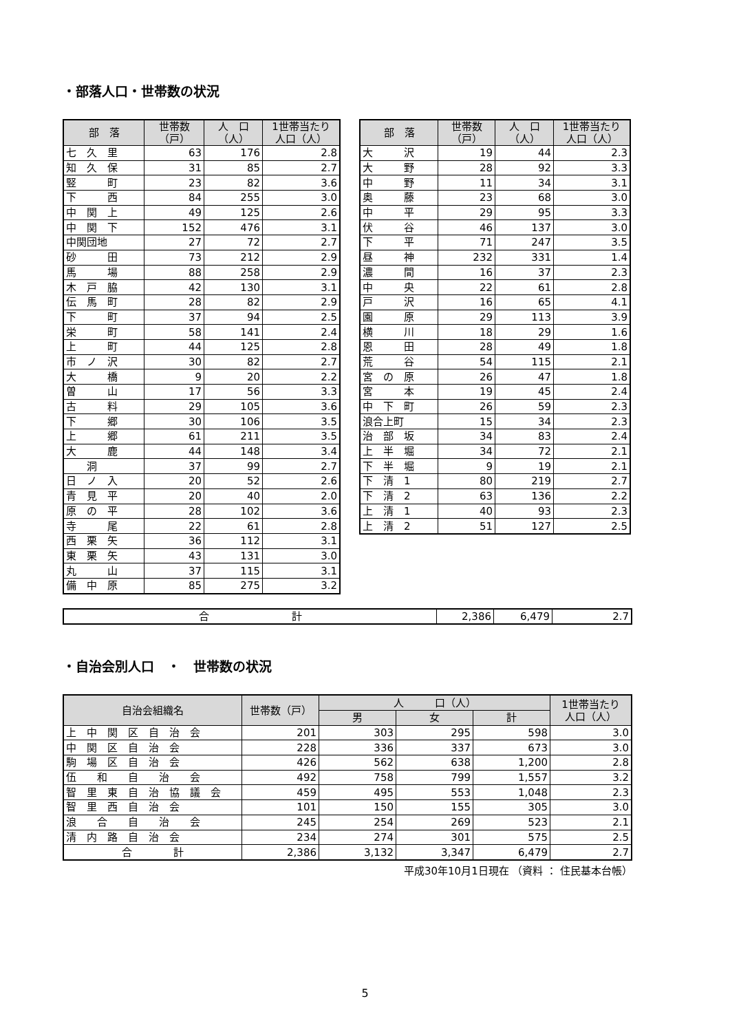・部落人口・世帯数の状況
| 部 落 | 世帯数 （戸） | 人 口 （人） | 1世帯当たり 人口（人） |
| --- | --- | --- | --- |
| 七 久 里 | 63 | 176 | 2.8 |
| 知 久 保 | 31 | 85 | 2.7 |
| 竪 町 | 23 | 82 | 3.6 |
| 下 西 | 84 | 255 | 3.0 |
| 中 関 上 | 49 | 125 | 2.6 |
| 中 関 下 | 152 | 476 | 3.1 |
| 中関団地 | 27 | 72 | 2.7 |
| 砂 田 | 73 | 212 | 2.9 |
| 馬 場 | 88 | 258 | 2.9 |
| 木 戸 脇 | 42 | 130 | 3.1 |
| 伝 馬 町 | 28 | 82 | 2.9 |
| 下 町 | 37 | 94 | 2.5 |
| 栄 町 | 58 | 141 | 2.4 |
| 上 町 | 44 | 125 | 2.8 |
| 市 ノ 沢 | 30 | 82 | 2.7 |
| 大 橋 | 9 | 20 | 2.2 |
| 曽 山 | 17 | 56 | 3.3 |
| 古 料 | 29 | 105 | 3.6 |
| 下 郷 | 30 | 106 | 3.5 |
| 上 郷 | 61 | 211 | 3.5 |
| 大 鹿 | 44 | 148 | 3.4 |
| 洞 | 37 | 99 | 2.7 |
| 日 ノ 入 | 20 | 52 | 2.6 |
| 青 見 平 | 20 | 40 | 2.0 |
| 原 の 平 | 28 | 102 | 3.6 |
| 寺 尾 | 22 | 61 | 2.8 |
| 西 栗 矢 | 36 | 112 | 3.1 |
| 東 栗 矢 | 43 | 131 | 3.0 |
| 丸 山 | 37 | 115 | 3.1 |
| 備 中 原 | 85 | 275 | 3.2 |
| 部 落 | 世帯数 （戸） | 人 口 （人） | 1世帯当たり 人口（人） |
| --- | --- | --- | --- |
| 大 沢 | 19 | 44 | 2.3 |
| 大 野 | 28 | 92 | 3.3 |
| 中 野 | 11 | 34 | 3.1 |
| 奥 藤 | 23 | 68 | 3.0 |
| 中 平 | 29 | 95 | 3.3 |
| 伏 谷 | 46 | 137 | 3.0 |
| 下 平 | 71 | 247 | 3.5 |
| 昼 神 | 232 | 331 | 1.4 |
| 濃 間 | 16 | 37 | 2.3 |
| 中 央 | 22 | 61 | 2.8 |
| 戸 沢 | 16 | 65 | 4.1 |
| 園 原 | 29 | 113 | 3.9 |
| 横 川 | 18 | 29 | 1.6 |
| 恩 田 | 28 | 49 | 1.8 |
| 荒 谷 | 54 | 115 | 2.1 |
| 宮 の 原 | 26 | 47 | 1.8 |
| 宮 本 | 19 | 45 | 2.4 |
| 中 下 町 | 26 | 59 | 2.3 |
| 浪合上町 | 15 | 34 | 2.3 |
| 治 部 坂 | 34 | 83 | 2.4 |
| 上 半 堀 | 34 | 72 | 2.1 |
| 下 半 堀 | 9 | 19 | 2.1 |
| 下 清 1 | 80 | 219 | 2.7 |
| 下 清 2 | 63 | 136 | 2.2 |
| 上 清 1 | 40 | 93 | 2.3 |
| 上 清 2 | 51 | 127 | 2.5 |
| 合 計 | 2,386 | 6,479 | 2.7 |
・自治会別人口　・　世帯数の状況
| 自治会組織名 | 世帯数（戸） | 人 口（人） | | | 1世帯当たり 人口（人） |
| --- | --- | --- | --- | --- | --- |
| | | 男 | 女 | 計 | |
| 上 中 関 区 自 治 会 | 201 | 303 | 295 | 598 | 3.0 |
| 中 関 区 自 治 会 | 228 | 336 | 337 | 673 | 3.0 |
| 駒 場 区 自 治 会 | 426 | 562 | 638 | 1,200 | 2.8 |
| 伍 和 自 治 会 | 492 | 758 | 799 | 1,557 | 3.2 |
| 智 里 東 自 治 協 議 会 | 459 | 495 | 553 | 1,048 | 2.3 |
| 智 里 西 自 治 会 | 101 | 150 | 155 | 305 | 3.0 |
| 浪 合 自 治 会 | 245 | 254 | 269 | 523 | 2.1 |
| 清 内 路 自 治 会 | 234 | 274 | 301 | 575 | 2.5 |
| 合 計 | 2,386 | 3,132 | 3,347 | 6,479 | 2.7 |
平成30年10月1日現在 （資料 ： 住民基本台帳）
5